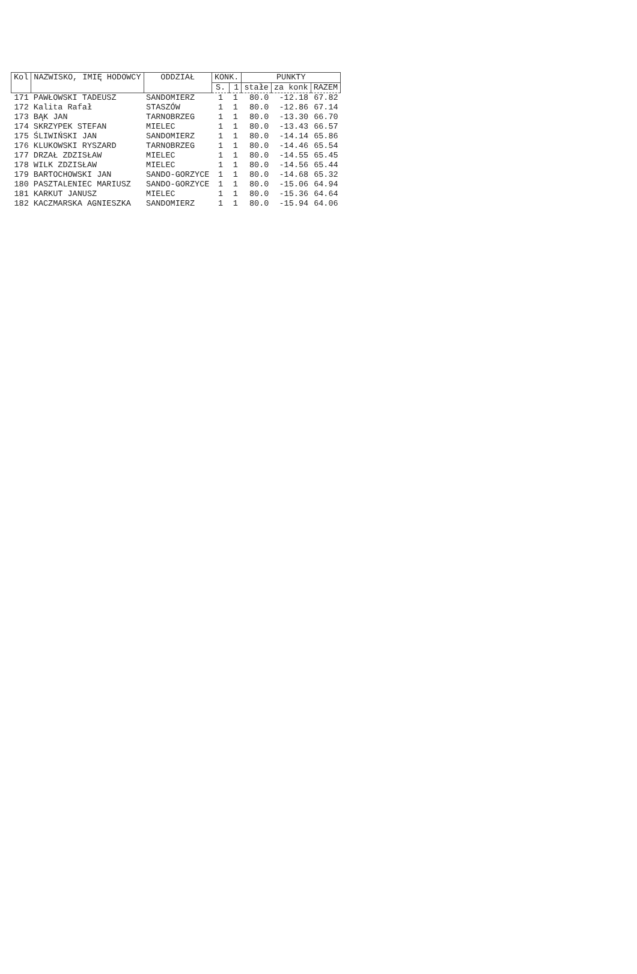| Kol | NAZWISKO, IMIĘ HODOWCY | ODDZIAŁ | KONK. | | PUNKTY | | |
| --- | --- | --- | --- | --- | --- | --- | --- |
| | | | S. | 1 | stałe | za konk | RAZEM |
| 171 | PAWŁOWSKI TADEUSZ | SANDOMIERZ | 1 | 1 | 80.0 | -12.18 | 67.82 |
| 172 | Kalita Rafał | STASZÓW | 1 | 1 | 80.0 | -12.86 | 67.14 |
| 173 | BĄK JAN | TARNOBRZEG | 1 | 1 | 80.0 | -13.30 | 66.70 |
| 174 | SKRZYPEK STEFAN | MIELEC | 1 | 1 | 80.0 | -13.43 | 66.57 |
| 175 | ŚLIWIŃSKI JAN | SANDOMIERZ | 1 | 1 | 80.0 | -14.14 | 65.86 |
| 176 | KLUKOWSKI RYSZARD | TARNOBRZEG | 1 | 1 | 80.0 | -14.46 | 65.54 |
| 177 | DRZAŁ ZDZISŁAW | MIELEC | 1 | 1 | 80.0 | -14.55 | 65.45 |
| 178 | WILK ZDZISŁAW | MIELEC | 1 | 1 | 80.0 | -14.56 | 65.44 |
| 179 | BARTOCHOWSKI JAN | SANDO-GORZYCE | 1 | 1 | 80.0 | -14.68 | 65.32 |
| 180 | PASZTALENIEC MARIUSZ | SANDO-GORZYCE | 1 | 1 | 80.0 | -15.06 | 64.94 |
| 181 | KARKUT JANUSZ | MIELEC | 1 | 1 | 80.0 | -15.36 | 64.64 |
| 182 | KACZMARSKA AGNIESZKA | SANDOMIERZ | 1 | 1 | 80.0 | -15.94 | 64.06 |